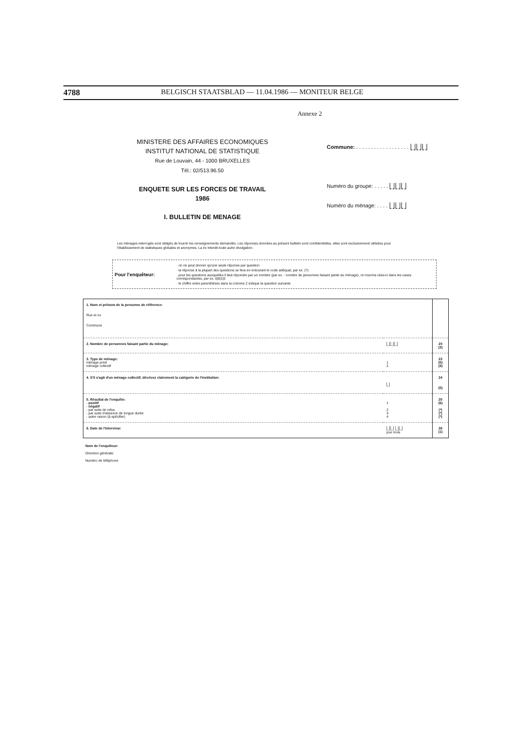4788 BELGISCH STAATSBLAD — 11.04.1986 — MONITEUR BELGE
Annexe 2
MINISTERE DES AFFAIRES ECONOMIQUES
INSTITUT NATIONAL DE STATISTIQUE
Rue de Louvain, 44 - 1000 BRUXELLES
Tél.: 02/513.96.50
ENQUETE SUR LES FORCES DE TRAVAIL
1986
I. BULLETIN DE MENAGE
Commune: . . . . . . . . . . . . . . . . . . ⎣⎦⎣⎦⎣⎦
Numéro du groupe: . . . . . ⎣⎦⎣⎦⎣⎦
Numéro du ménage: . . . . ⎣⎦⎣⎦⎣⎦
Les ménages interrogés sont obligés de fournir les renseignements demandés. Les réponses données au présent bulletin sont confidentielles, elles sont exclusivement utilisées pour l'établissement de statistiques globales et anonymes. La loi interdit toute autre divulgation.
Pour l'enquêteur:
· on ne peut donner qu'une seule réponse par question
· la réponse à la plupart des questions se fera en entourant le code adéquat, par ex. (7)
· pour les questions auxquelles il faut répondre par un nombre (par ex. : nombre de personnes faisant partie du ménage), on inscrira celui-ci dans les cases correspondantes, par ex. 0|0|1|5
· le chiffre entre parenthèses dans la colonne 2 indique la question suivante
| 1. Nom et prénom de la personne de référence: Rue et no Commune | | |
| 2. Nombre de personnes faisant partie du ménage: | ⎣⎦⎣⎦⎣⎦ | 20 (3) |
| 3. Type de ménage: ménage privé ménage collectif | 1 2 | 23 (5) (4) |
| 4. S'il s'agit d'un ménage collectif, décrivez clairement la catégorie de l'institution: | ⎣⎦ | 24 (5) |
| 5. Résultat de l'enquête: - positif - négatif - par suite de refus - par suite d'absence de longue durée - autre raison (à spécifier) | 1 2 3 4 | 25 (6) (*) (*) (*) |
| 6. Date de l'interview: | ⎣⎦⎣⎦ ⎣⎦⎣⎦ jour mois | 26 (1) |
Nom de l'enquêteur:
Direction générale:
Numéro de téléphone